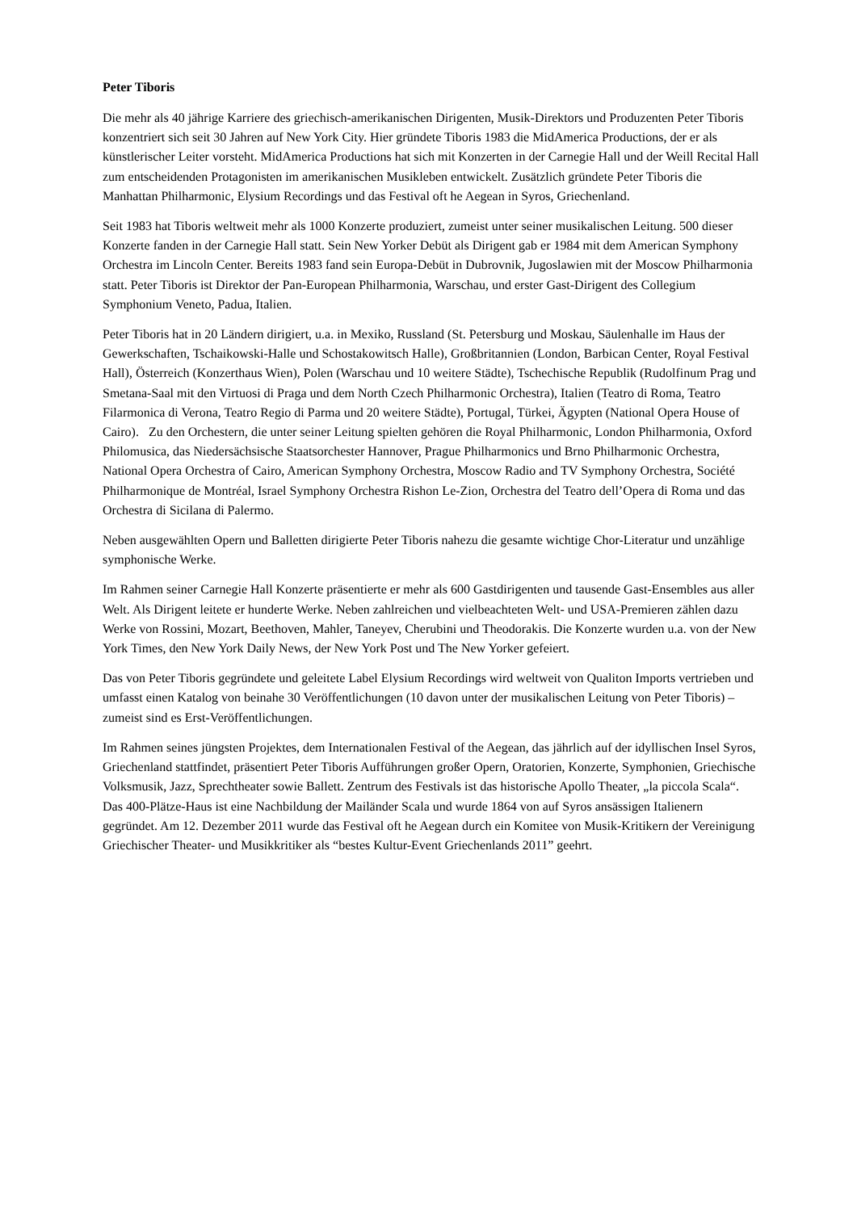Peter Tiboris
Die mehr als 40 jährige Karriere des griechisch-amerikanischen Dirigenten, Musik-Direktors und Produzenten Peter Tiboris konzentriert sich seit 30 Jahren auf New York City. Hier gründete Tiboris 1983 die MidAmerica Productions, der er als künstlerischer Leiter vorsteht. MidAmerica Productions hat sich mit Konzerten in der Carnegie Hall und der Weill Recital Hall zum entscheidenden Protagonisten im amerikanischen Musikleben entwickelt. Zusätzlich gründete Peter Tiboris die Manhattan Philharmonic, Elysium Recordings und das Festival oft he Aegean in Syros, Griechenland.
Seit 1983 hat Tiboris weltweit mehr als 1000 Konzerte produziert, zumeist unter seiner musikalischen Leitung. 500 dieser Konzerte fanden in der Carnegie Hall statt. Sein New Yorker Debüt als Dirigent gab er 1984 mit dem American Symphony Orchestra im Lincoln Center. Bereits 1983 fand sein Europa-Debüt in Dubrovnik, Jugoslawien mit der Moscow Philharmonia statt. Peter Tiboris ist Direktor der Pan-European Philharmonia, Warschau, und erster Gast-Dirigent des Collegium Symphonium Veneto, Padua, Italien.
Peter Tiboris hat in 20 Ländern dirigiert, u.a. in Mexiko, Russland (St. Petersburg und Moskau, Säulenhalle im Haus der Gewerkschaften, Tschaikowski-Halle und Schostakowitsch Halle), Großbritannien (London, Barbican Center, Royal Festival Hall), Österreich (Konzerthaus Wien), Polen (Warschau und 10 weitere Städte), Tschechische Republik (Rudolfinum Prag und Smetana-Saal mit den Virtuosi di Praga und dem North Czech Philharmonic Orchestra), Italien (Teatro di Roma, Teatro Filarmonica di Verona, Teatro Regio di Parma und 20 weitere Städte), Portugal, Türkei, Ägypten (National Opera House of Cairo). Zu den Orchestern, die unter seiner Leitung spielten gehören die Royal Philharmonic, London Philharmonia, Oxford Philomusica, das Niedersächsische Staatsorchester Hannover, Prague Philharmonics und Brno Philharmonic Orchestra, National Opera Orchestra of Cairo, American Symphony Orchestra, Moscow Radio and TV Symphony Orchestra, Société Philharmonique de Montréal, Israel Symphony Orchestra Rishon Le-Zion, Orchestra del Teatro dell’Opera di Roma und das Orchestra di Sicilana di Palermo.
Neben ausgewählten Opern und Balletten dirigierte Peter Tiboris nahezu die gesamte wichtige Chor-Literatur und unzählige symphonische Werke.
Im Rahmen seiner Carnegie Hall Konzerte präsentierte er mehr als 600 Gastdirigenten und tausende Gast-Ensembles aus aller Welt. Als Dirigent leitete er hunderte Werke. Neben zahlreichen und vielbeachteten Welt- und USA-Premieren zählen dazu Werke von Rossini, Mozart, Beethoven, Mahler, Taneyev, Cherubini und Theodorakis. Die Konzerte wurden u.a. von der New York Times, den New York Daily News, der New York Post und The New Yorker gefeiert.
Das von Peter Tiboris gegründete und geleitete Label Elysium Recordings wird weltweit von Qualiton Imports vertrieben und umfasst einen Katalog von beinahe 30 Veröffentlichungen (10 davon unter der musikalischen Leitung von Peter Tiboris) –zumeist sind es Erst-Veröffentlichungen.
Im Rahmen seines jüngsten Projektes, dem Internationalen Festival of the Aegean, das jährlich auf der idyllischen Insel Syros, Griechenland stattfindet, präsentiert Peter Tiboris Aufführungen großer Opern, Oratorien, Konzerte, Symphonien, Griechische Volksmusik, Jazz, Sprechtheater sowie Ballett. Zentrum des Festivals ist das historische Apollo Theater, „la piccola Scala“. Das 400-Plätze-Haus ist eine Nachbildung der Mailänder Scala und wurde 1864 von auf Syros ansässigen Italienern gegründet. Am 12. Dezember 2011 wurde das Festival oft he Aegean durch ein Komitee von Musik-Kritikern der Vereinigung Griechischer Theater- und Musikkritiker als “bestes Kultur-Event Griechenlands 2011” geehrt.